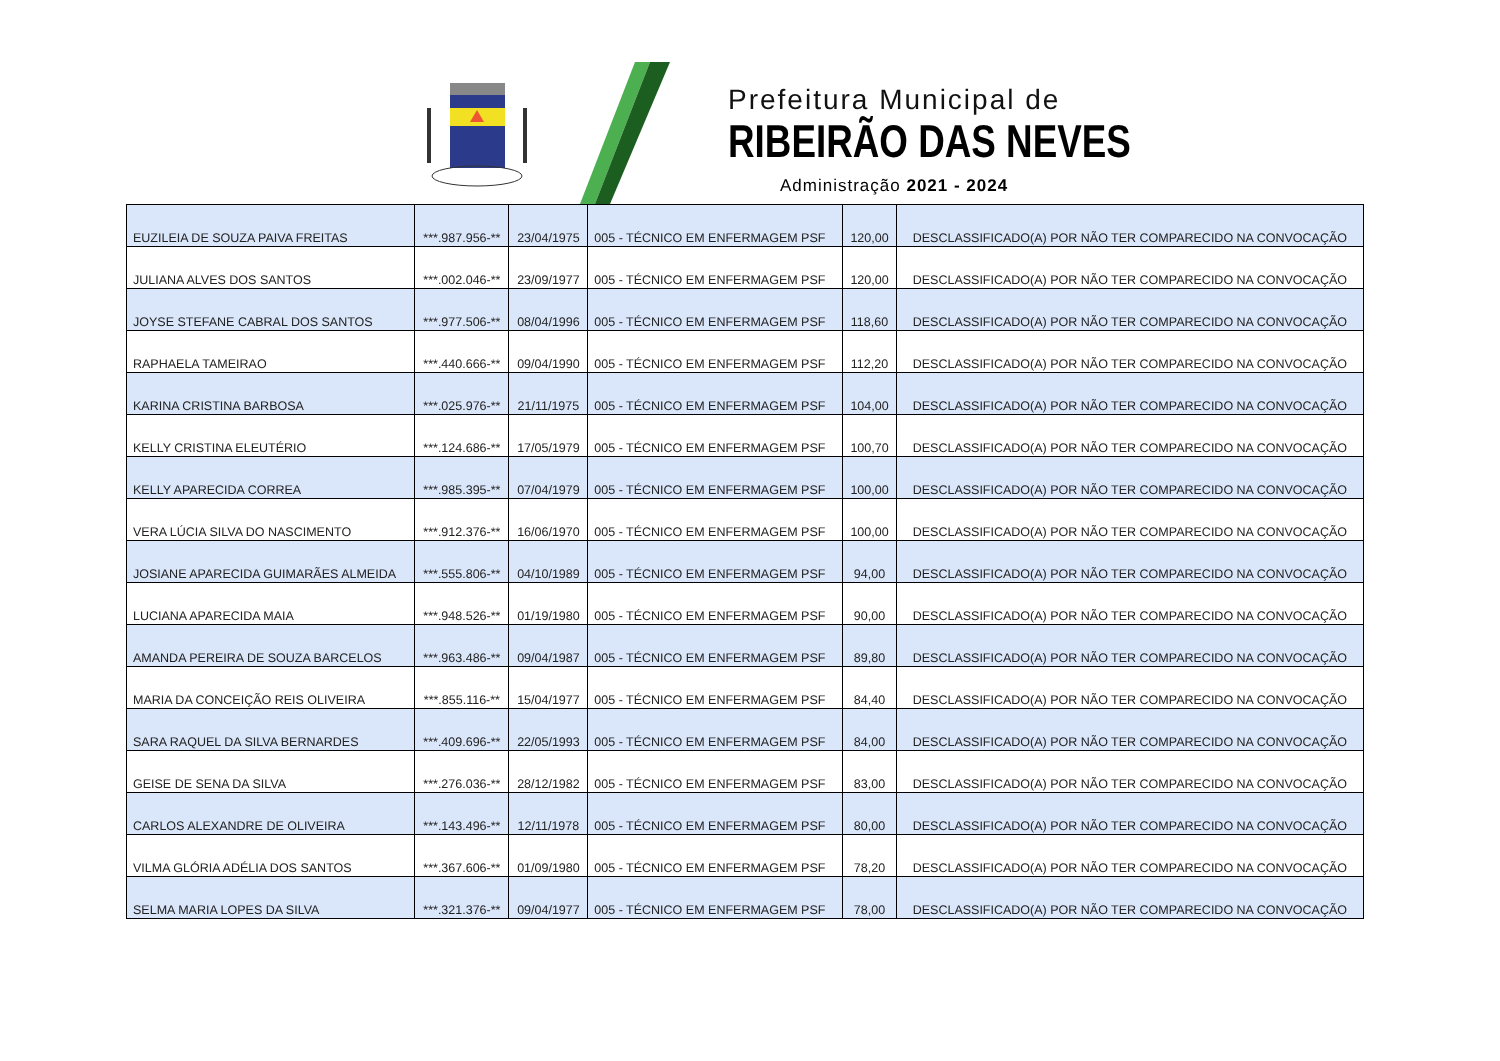Prefeitura Municipal de
RIBEIRÃO DAS NEVES
Administração 2021 - 2024
| EUZILEIA DE SOUZA PAIVA FREITAS | ***.987.956-** | 23/04/1975 | 005 - TÉCNICO EM ENFERMAGEM PSF | 120,00 | DESCLASSIFICADO(A) POR NÃO TER COMPARECIDO NA CONVOCAÇÃO |
| JULIANA ALVES DOS SANTOS | ***.002.046-** | 23/09/1977 | 005 - TÉCNICO EM ENFERMAGEM PSF | 120,00 | DESCLASSIFICADO(A) POR NÃO TER COMPARECIDO NA CONVOCAÇÃO |
| JOYSE STEFANE CABRAL DOS SANTOS | ***.977.506-** | 08/04/1996 | 005 - TÉCNICO EM ENFERMAGEM PSF | 118,60 | DESCLASSIFICADO(A) POR NÃO TER COMPARECIDO NA CONVOCAÇÃO |
| RAPHAELA TAMEIRAO | ***.440.666-** | 09/04/1990 | 005 - TÉCNICO EM ENFERMAGEM PSF | 112,20 | DESCLASSIFICADO(A) POR NÃO TER COMPARECIDO NA CONVOCAÇÃO |
| KARINA CRISTINA BARBOSA | ***.025.976-** | 21/11/1975 | 005 - TÉCNICO EM ENFERMAGEM PSF | 104,00 | DESCLASSIFICADO(A) POR NÃO TER COMPARECIDO NA CONVOCAÇÃO |
| KELLY CRISTINA ELEUTÉRIO | ***.124.686-** | 17/05/1979 | 005 - TÉCNICO EM ENFERMAGEM PSF | 100,70 | DESCLASSIFICADO(A) POR NÃO TER COMPARECIDO NA CONVOCAÇÃO |
| KELLY APARECIDA CORREA | ***.985.395-** | 07/04/1979 | 005 - TÉCNICO EM ENFERMAGEM PSF | 100,00 | DESCLASSIFICADO(A) POR NÃO TER COMPARECIDO NA CONVOCAÇÃO |
| VERA LÚCIA SILVA DO NASCIMENTO | ***.912.376-** | 16/06/1970 | 005 - TÉCNICO EM ENFERMAGEM PSF | 100,00 | DESCLASSIFICADO(A) POR NÃO TER COMPARECIDO NA CONVOCAÇÃO |
| JOSIANE APARECIDA GUIMARÃES ALMEIDA | ***.555.806-** | 04/10/1989 | 005 - TÉCNICO EM ENFERMAGEM PSF | 94,00 | DESCLASSIFICADO(A) POR NÃO TER COMPARECIDO NA CONVOCAÇÃO |
| LUCIANA APARECIDA MAIA | ***.948.526-** | 01/19/1980 | 005 - TÉCNICO EM ENFERMAGEM PSF | 90,00 | DESCLASSIFICADO(A) POR NÃO TER COMPARECIDO NA CONVOCAÇÃO |
| AMANDA PEREIRA DE SOUZA BARCELOS | ***.963.486-** | 09/04/1987 | 005 - TÉCNICO EM ENFERMAGEM PSF | 89,80 | DESCLASSIFICADO(A) POR NÃO TER COMPARECIDO NA CONVOCAÇÃO |
| MARIA DA CONCEIÇÃO REIS OLIVEIRA | ***.855.116-** | 15/04/1977 | 005 - TÉCNICO EM ENFERMAGEM PSF | 84,40 | DESCLASSIFICADO(A) POR NÃO TER COMPARECIDO NA CONVOCAÇÃO |
| SARA RAQUEL DA SILVA BERNARDES | ***.409.696-** | 22/05/1993 | 005 - TÉCNICO EM ENFERMAGEM PSF | 84,00 | DESCLASSIFICADO(A) POR NÃO TER COMPARECIDO NA CONVOCAÇÃO |
| GEISE DE SENA DA SILVA | ***.276.036-** | 28/12/1982 | 005 - TÉCNICO EM ENFERMAGEM PSF | 83,00 | DESCLASSIFICADO(A) POR NÃO TER COMPARECIDO NA CONVOCAÇÃO |
| CARLOS ALEXANDRE DE OLIVEIRA | ***.143.496-** | 12/11/1978 | 005 - TÉCNICO EM ENFERMAGEM PSF | 80,00 | DESCLASSIFICADO(A) POR NÃO TER COMPARECIDO NA CONVOCAÇÃO |
| VILMA GLÓRIA ADÉLIA DOS SANTOS | ***.367.606-** | 01/09/1980 | 005 - TÉCNICO EM ENFERMAGEM PSF | 78,20 | DESCLASSIFICADO(A) POR NÃO TER COMPARECIDO NA CONVOCAÇÃO |
| SELMA MARIA LOPES DA SILVA | ***.321.376-** | 09/04/1977 | 005 - TÉCNICO EM ENFERMAGEM PSF | 78,00 | DESCLASSIFICADO(A) POR NÃO TER COMPARECIDO NA CONVOCAÇÃO |